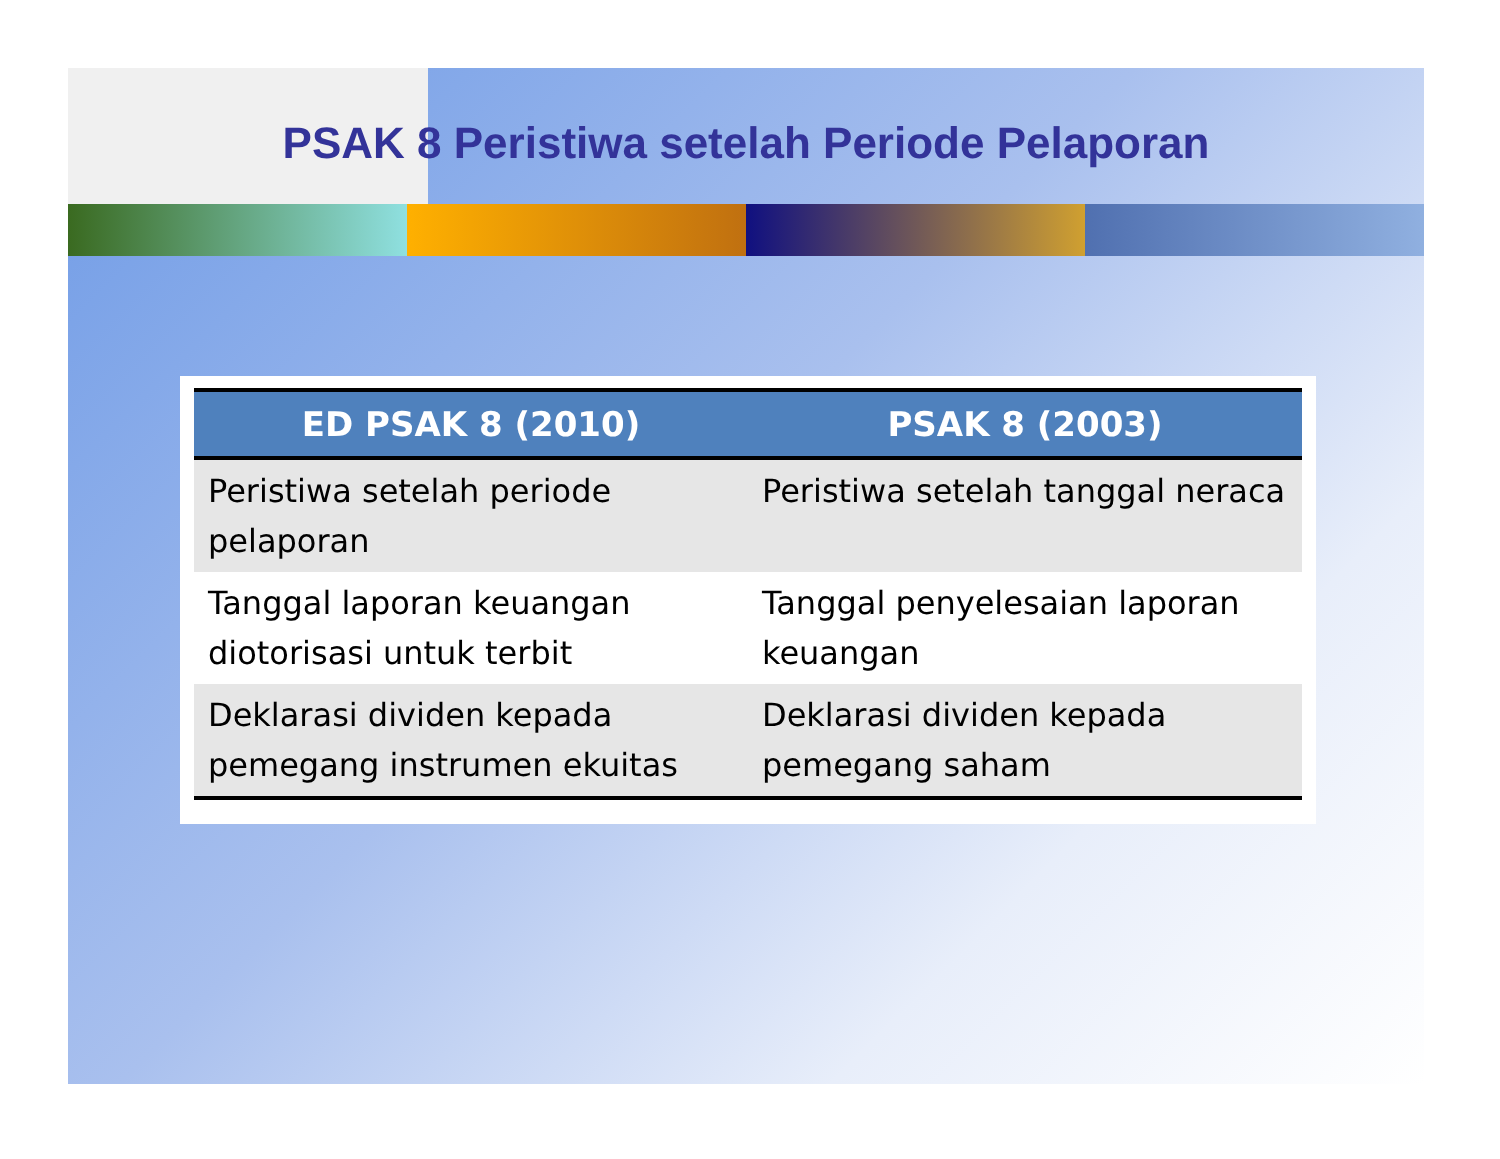PSAK 8 Peristiwa setelah Periode Pelaporan
| ED PSAK 8 (2010) | PSAK 8 (2003) |
| --- | --- |
| Peristiwa setelah periode pelaporan | Peristiwa setelah tanggal neraca |
| Tanggal laporan keuangan diotorisasi untuk terbit | Tanggal penyelesaian laporan keuangan |
| Deklarasi dividen kepada pemegang instrumen ekuitas | Deklarasi dividen kepada pemegang saham |